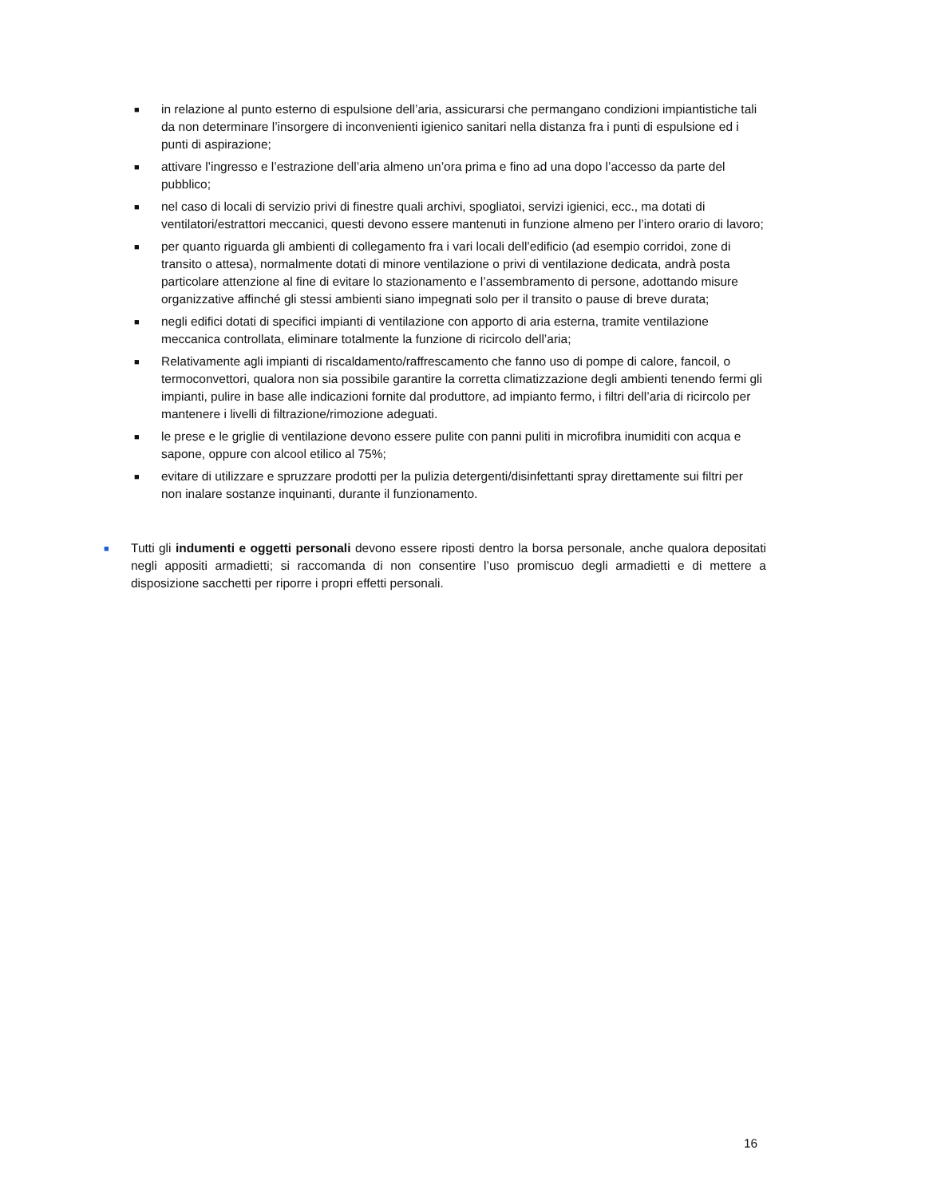■ in relazione al punto esterno di espulsione dell’aria, assicurarsi che permangano condizioni impiantistiche tali da non determinare l’insorgere di inconvenienti igienico sanitari nella distanza fra i punti di espulsione ed i punti di aspirazione;
■ attivare l’ingresso e l’estrazione dell’aria almeno un’ora prima e fino ad una dopo l’accesso da parte del pubblico;
■ nel caso di locali di servizio privi di finestre quali archivi, spogliatoi, servizi igienici, ecc., ma dotati di ventilatori/estrattori meccanici, questi devono essere mantenuti in funzione almeno per l’intero orario di lavoro;
■ per quanto riguarda gli ambienti di collegamento fra i vari locali dell’edificio (ad esempio corridoi, zone di transito o attesa), normalmente dotati di minore ventilazione o privi di ventilazione dedicata, andrà posta particolare attenzione al fine di evitare lo stazionamento e l’assembramento di persone, adottando misure organizzative affinché gli stessi ambienti siano impegnati solo per il transito o pause di breve durata;
■ negli edifici dotati di specifici impianti di ventilazione con apporto di aria esterna, tramite ventilazione meccanica controllata, eliminare totalmente la funzione di ricircolo dell’aria;
■ Relativamente agli impianti di riscaldamento/raffrescamento che fanno uso di pompe di calore, fancoil, o termoconvettori, qualora non sia possibile garantire la corretta climatizzazione degli ambienti tenendo fermi gli impianti, pulire in base alle indicazioni fornite dal produttore, ad impianto fermo, i filtri dell’aria di ricircolo per mantenere i livelli di filtrazione/rimozione adeguati.
■ le prese e le griglie di ventilazione devono essere pulite con panni puliti in microfibra inumiditi con acqua e sapone, oppure con alcool etilico al 75%;
■ evitare di utilizzare e spruzzare prodotti per la pulizia detergenti/disinfettanti spray direttamente sui filtri per non inalare sostanze inquinanti, durante il funzionamento.
■ Tutti gli indumenti e oggetti personali devono essere riposti dentro la borsa personale, anche qualora depositati negli appositi armadietti; si raccomanda di non consentire l’uso promiscuo degli armadietti e di mettere a disposizione sacchetti per riporre i propri effetti personali.
16